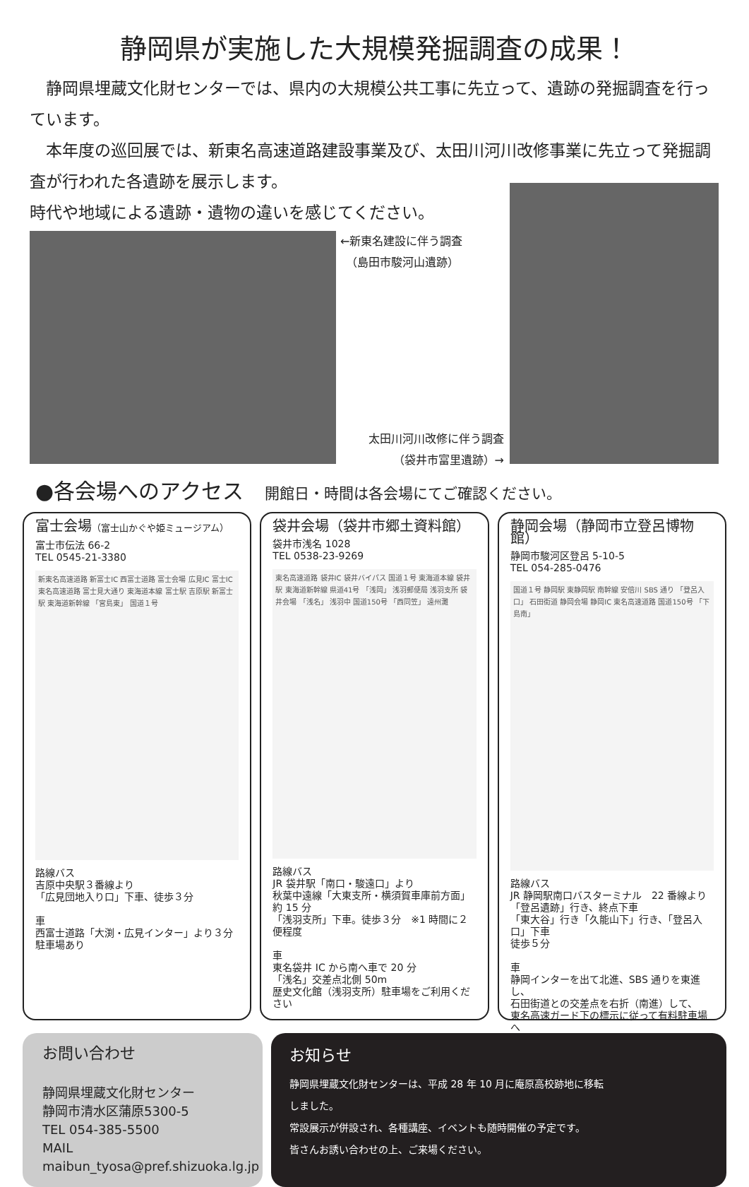静岡県が実施した大規模発掘調査の成果！
　静岡県埋蔵文化財センターでは、県内の大規模公共工事に先立って、遺跡の発掘調査を行っています。
　本年度の巡回展では、新東名高速道路建設事業及び、太田川河川改修事業に先立って発掘調査が行われた各遺跡を展示します。
時代や地域による遺跡・遺物の違いを感じてください。
←新東名建設に伴う調査
　（島田市駿河山遺跡）
太田川河川改修に伴う調査
（袋井市富里遺跡）→
●各会場へのアクセス 開館日・時間は各会場にてご確認ください。
富士会場（富士山かぐや姫ミュージアム）
富士市伝法 66-2
TEL 0545-21-3380
新東名高速道路 新富士IC 西富士道路 富士会場 広見IC 富士IC 東名高速道路 富士見大通り 東海道本線 富士駅 吉原駅 新富士駅 東海道新幹線 「宮島東」 国道１号
路線バス
吉原中央駅３番線より
「広見団地入り口」下車、徒歩３分
車
西富士道路「大渕・広見インター」より３分
駐車場あり
袋井会場（袋井市郷土資料館）
袋井市浅名 1028
TEL 0538-23-9269
東名高速道路 袋井IC 袋井バイパス 国道１号 東海道本線 袋井駅 東海道新幹線 県道41号 「浅岡」 浅羽郵便局 浅羽支所 袋井会場 「浅名」 浅羽中 国道150号 「西同笠」 遠州灘
路線バス
JR 袋井駅「南口・駿遠口」より
秋葉中遠線「大東支所・横須賀車庫前方面」約 15 分
「浅羽支所」下車。徒歩３分　※1 時間に２便程度
車
東名袋井 IC から南へ車で 20 分
「浅名」交差点北側 50m
歴史文化館（浅羽支所）駐車場をご利用ください
静岡会場（静岡市立登呂博物館）
静岡市駿河区登呂 5-10-5
TEL 054-285-0476
国道１号 静岡駅 東静岡駅 南幹線 安倍川 SBS 通り 「登呂入口」 石田街道 静岡会場 静岡IC 東名高速道路 国道150号 「下島南」
路線バス
JR 静岡駅南口バスターミナル　22 番線より
「登呂遺跡」行き、終点下車
「東大谷」行き「久能山下」行き、「登呂入口」下車
徒歩５分
車
静岡インターを出て北進、SBS 通りを東進し、
石田街道との交差点を右折（南進）して、
東名高速ガード下の標示に従って有料駐車場へ
お問い合わせ
静岡県埋蔵文化財センター
静岡市清水区蒲原5300-5
TEL 054-385-5500
MAIL maibun_tyosa@pref.shizuoka.lg.jp
お知らせ
静岡県埋蔵文化財センターは、平成 28 年 10 月に庵原高校跡地に移転
しました。
常設展示が併設され、各種講座、イベントも随時開催の予定です。
皆さんお誘い合わせの上、ご来場ください。